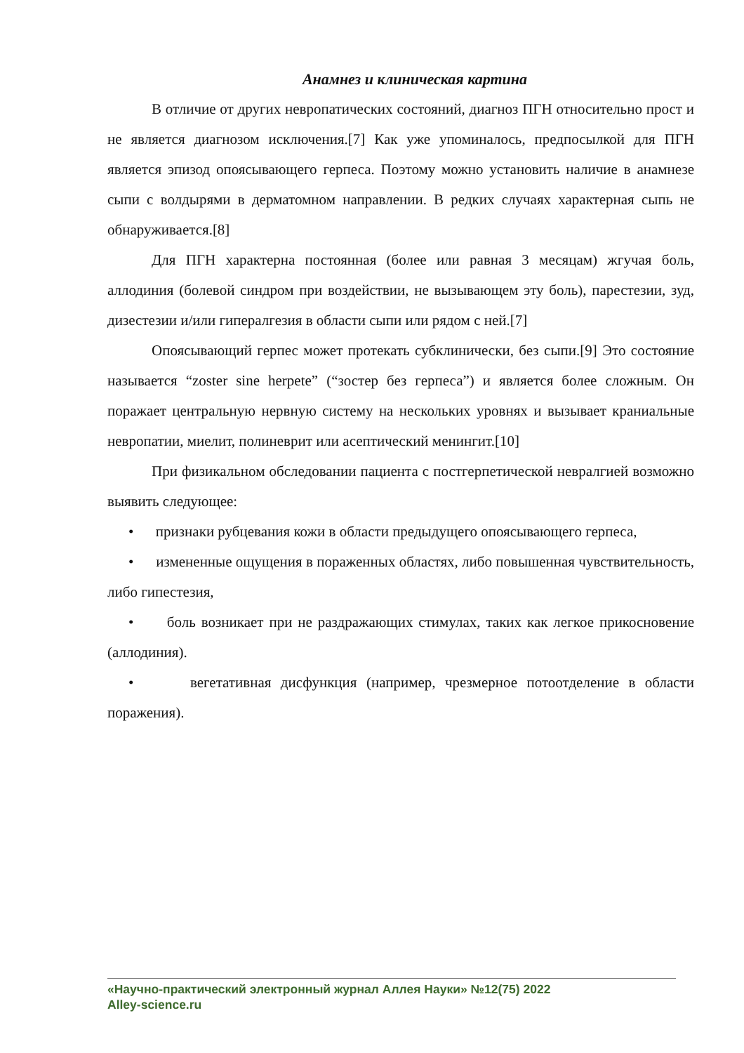Анамнез и клиническая картина
В отличие от других невропатических состояний, диагноз ПГН относительно прост и не является диагнозом исключения.[7] Как уже упоминалось, предпосылкой для ПГН является эпизод опоясывающего герпеса. Поэтому можно установить наличие в анамнезе сыпи с волдырями в дерматомном направлении. В редких случаях характерная сыпь не обнаруживается.[8]
Для ПГН характерна постоянная (более или равная 3 месяцам) жгучая боль, аллодиния (болевой синдром при воздействии, не вызывающем эту боль), парестезии, зуд, дизестезии и/или гипералгезия в области сыпи или рядом с ней.[7]
Опоясывающий герпес может протекать субклинически, без сыпи.[9] Это состояние называется “zoster sine herpete” (“зостер без герпеса”) и является более сложным. Он поражает центральную нервную систему на нескольких уровнях и вызывает краниальные невропатии, миелит, полиневрит или асептический менингит.[10]
При физикальном обследовании пациента с постгерпетической невралгией возможно выявить следующее:
• признаки рубцевания кожи в области предыдущего опоясывающего герпеса,
• измененные ощущения в пораженных областях, либо повышенная чувствительность, либо гипестезия,
• боль возникает при не раздражающих стимулах, таких как легкое прикосновение (аллодиния).
• вегетативная дисфункция (например, чрезмерное потоотделение в области поражения).
«Научно-практический электронный журнал Аллея Науки» №12(75) 2022
Alley-science.ru